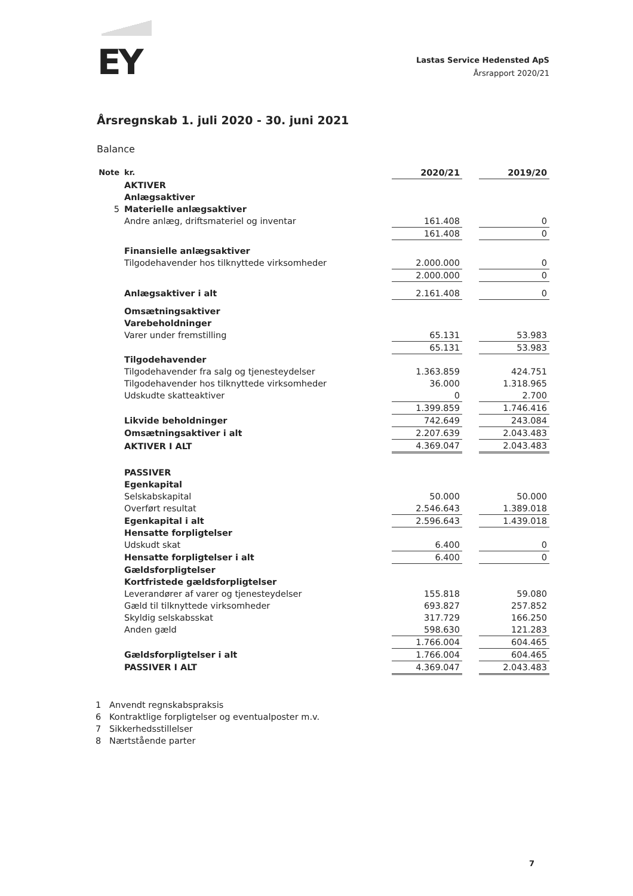EY
Lastas Service Hedensted ApS
Årsrapport 2020/21
Årsregnskab 1. juli 2020 - 30. juni 2021
Balance
| Note | kr. | 2020/21 | | 2019/20 |
| --- | --- | --- | --- | --- |
| | AKTIVER | | | |
| | Anlægsaktiver | | | |
| 5 | Materielle anlægsaktiver | | | |
| | Andre anlæg, driftsmateriel og inventar | 161.408 | | 0 |
| | | 161.408 | | 0 |
| | Finansielle anlægsaktiver | | | |
| | Tilgodehavender hos tilknyttede virksomheder | 2.000.000 | | 0 |
| | | 2.000.000 | | 0 |
| | Anlægsaktiver i alt | 2.161.408 | | 0 |
| | Omsætningsaktiver | | | |
| | Varebeholdninger | | | |
| | Varer under fremstilling | 65.131 | | 53.983 |
| | | 65.131 | | 53.983 |
| | Tilgodehavender | | | |
| | Tilgodehavender fra salg og tjenesteydelser | 1.363.859 | | 424.751 |
| | Tilgodehavender hos tilknyttede virksomheder | 36.000 | | 1.318.965 |
| | Udskudte skatteaktiver | 0 | | 2.700 |
| | | 1.399.859 | | 1.746.416 |
| | Likvide beholdninger | 742.649 | | 243.084 |
| | Omsætningsaktiver i alt | 2.207.639 | | 2.043.483 |
| | AKTIVER I ALT | 4.369.047 | | 2.043.483 |
| | PASSIVER | | | |
| | Egenkapital | | | |
| | Selskabskapital | 50.000 | | 50.000 |
| | Overført resultat | 2.546.643 | | 1.389.018 |
| | Egenkapital i alt | 2.596.643 | | 1.439.018 |
| | Hensatte forpligtelser | | | |
| | Udskudt skat | 6.400 | | 0 |
| | Hensatte forpligtelser i alt | 6.400 | | 0 |
| | Gældsforpligtelser | | | |
| | Kortfristede gældsforpligtelser | | | |
| | Leverandører af varer og tjenesteydelser | 155.818 | | 59.080 |
| | Gæld til tilknyttede virksomheder | 693.827 | | 257.852 |
| | Skyldig selskabsskat | 317.729 | | 166.250 |
| | Anden gæld | 598.630 | | 121.283 |
| | | 1.766.004 | | 604.465 |
| | Gældsforpligtelser i alt | 1.766.004 | | 604.465 |
| | PASSIVER I ALT | 4.369.047 | | 2.043.483 |
1 Anvendt regnskabspraksis
6 Kontraktlige forpligtelser og eventualposter m.v.
7 Sikkerhedsstillelser
8 Nærtstående parter
7